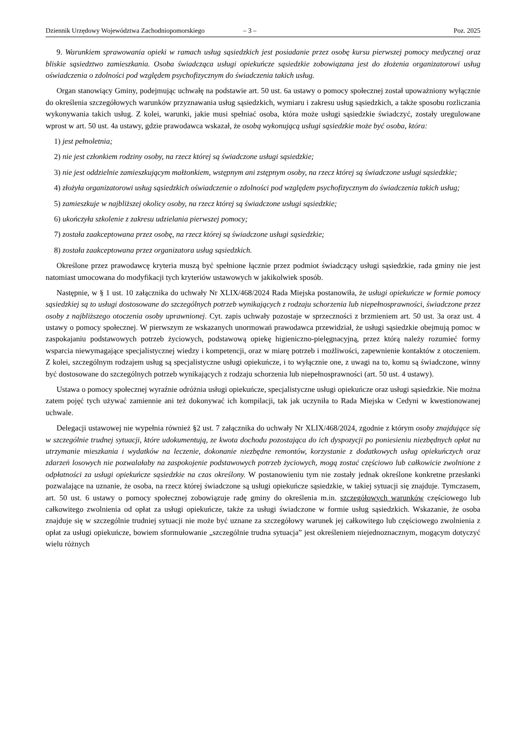Dziennik Urzędowy Województwa Zachodniopomorskiego – 3 – Poz. 2025
9. Warunkiem sprawowania opieki w ramach usług sąsiedzkich jest posiadanie przez osobę kursu pierwszej pomocy medycznej oraz bliskie sąsiedztwo zamieszkania. Osoba świadcząca usługi opiekuńcze sąsiedzkie zobowiązana jest do złożenia organizatorowi usług oświadczenia o zdolności pod względem psychofizycznym do świadczenia takich usług.
Organ stanowiący Gminy, podejmując uchwałę na podstawie art. 50 ust. 6a ustawy o pomocy społecznej został upoważniony wyłącznie do określenia szczegółowych warunków przyznawania usług sąsiedzkich, wymiaru i zakresu usług sąsiedzkich, a także sposobu rozliczania wykonywania takich usług. Z kolei, warunki, jakie musi spełniać osoba, która może usługi sąsiedzkie świadczyć, zostały uregulowane wprost w art. 50 ust. 4a ustawy, gdzie prawodawca wskazał, że osobą wykonującą usługi sąsiedzkie może być osoba, która:
1) jest pełnoletnia;
2) nie jest członkiem rodziny osoby, na rzecz której są świadczone usługi sąsiedzkie;
3) nie jest oddzielnie zamieszkującym małżonkiem, wstępnym ani zstępnym osoby, na rzecz której są świadczone usługi sąsiedzkie;
4) złożyła organizatorowi usług sąsiedzkich oświadczenie o zdolności pod względem psychofizycznym do świadczenia takich usług;
5) zamieszkuje w najbliższej okolicy osoby, na rzecz której są świadczone usługi sąsiedzkie;
6) ukończyła szkolenie z zakresu udzielania pierwszej pomocy;
7) została zaakceptowana przez osobę, na rzecz której są świadczone usługi sąsiedzkie;
8) została zaakceptowana przez organizatora usług sąsiedzkich.
Określone przez prawodawcę kryteria muszą być spełnione łącznie przez podmiot świadczący usługi sąsiedzkie, rada gminy nie jest natomiast umocowana do modyfikacji tych kryteriów ustawowych w jakikolwiek sposób.
Następnie, w § 1 ust. 10 załącznika do uchwały Nr XLIX/468/2024 Rada Miejska postanowiła, że usługi opiekuńcze w formie pomocy sąsiedzkiej są to usługi dostosowane do szczególnych potrzeb wynikających z rodzaju schorzenia lub niepełnosprawności, świadczone przez osoby z najbliższego otoczenia osoby uprawnionej. Cyt. zapis uchwały pozostaje w sprzeczności z brzmieniem art. 50 ust. 3a oraz ust. 4 ustawy o pomocy społecznej. W pierwszym ze wskazanych unormowań prawodawca przewidział, że usługi sąsiedzkie obejmują pomoc w zaspokajaniu podstawowych potrzeb życiowych, podstawową opiekę higieniczno-pielęgnacyjną, przez którą należy rozumieć formy wsparcia niewymagające specjalistycznej wiedzy i kompetencji, oraz w miarę potrzeb i możliwości, zapewnienie kontaktów z otoczeniem. Z kolei, szczególnym rodzajem usług są specjalistyczne usługi opiekuńcze, i to wyłącznie one, z uwagi na to, komu są świadczone, winny być dostosowane do szczególnych potrzeb wynikających z rodzaju schorzenia lub niepełnosprawności (art. 50 ust. 4 ustawy).
Ustawa o pomocy społecznej wyraźnie odróżnia usługi opiekuńcze, specjalistyczne usługi opiekuńcze oraz usługi sąsiedzkie. Nie można zatem pojęć tych używać zamiennie ani też dokonywać ich kompilacji, tak jak uczyniła to Rada Miejska w Cedyni w kwestionowanej uchwale.
Delegacji ustawowej nie wypełnia również §2 ust. 7 załącznika do uchwały Nr XLIX/468/2024, zgodnie z którym osoby znajdujące się w szczególnie trudnej sytuacji, które udokumentują, ze kwota dochodu pozostająca do ich dyspozycji po poniesieniu niezbędnych opłat na utrzymanie mieszkania i wydatków na leczenie, dokonanie niezbędne remontów, korzystanie z dodatkowych usług opiekuńczych oraz zdarzeń losowych nie pozwalałaby na zaspokojenie podstawowych potrzeb życiowych, mogą zostać częściowo lub całkowicie zwolnione z odpłatności za usługi opiekuńcze sąsiedzkie na czas określony. W postanowieniu tym nie zostały jednak określone konkretne przesłanki pozwalające na uznanie, że osoba, na rzecz której świadczone są usługi opiekuńcze sąsiedzkie, w takiej sytuacji się znajduje. Tymczasem, art. 50 ust. 6 ustawy o pomocy społecznej zobowiązuje radę gminy do określenia m.in. szczegółowych warunków częściowego lub całkowitego zwolnienia od opłat za usługi opiekuńcze, także za usługi świadczone w formie usług sąsiedzkich. Wskazanie, że osoba znajduje się w szczególnie trudniej sytuacji nie może być uznane za szczegółowy warunek jej całkowitego lub częściowego zwolnienia z opłat za usługi opiekuńcze, bowiem sformułowanie „szczególnie trudna sytuacja” jest określeniem niejednoznacznym, mogącym dotyczyć wielu różnych